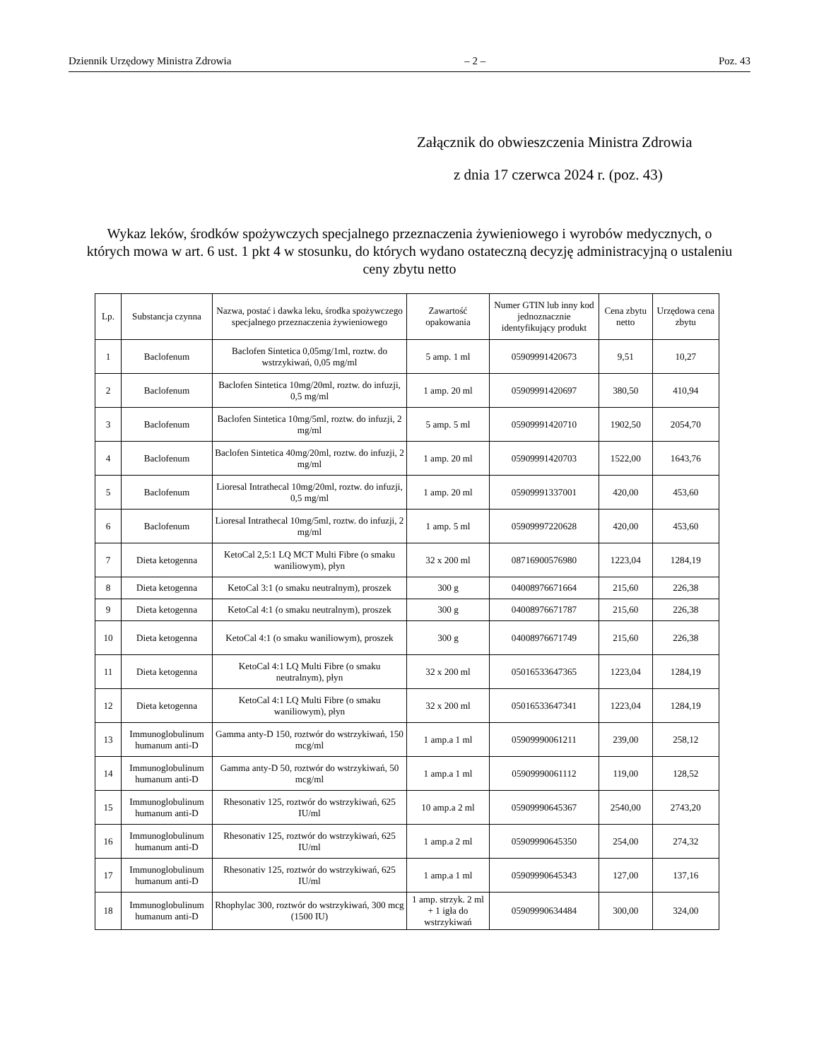Dziennik Urzędowy Ministra Zdrowia – 2 – Poz. 43
Załącznik do obwieszczenia Ministra Zdrowia
z dnia 17 czerwca 2024 r. (poz. 43)
Wykaz leków, środków spożywczych specjalnego przeznaczenia żywieniowego i wyrobów medycznych, o których mowa w art. 6 ust. 1 pkt 4 w stosunku, do których wydano ostateczną decyzję administracyjną o ustaleniu ceny zbytu netto
| Lp. | Substancja czynna | Nazwa, postać i dawka leku, środka spożywczego specjalnego przeznaczenia żywieniowego | Zawartość opakowania | Numer GTIN lub inny kod jednoznacznie identyfikujący produkt | Cena zbytu netto | Urzędowa cena zbytu |
| --- | --- | --- | --- | --- | --- | --- |
| 1 | Baclofenum | Baclofen Sintetica 0,05mg/1ml, roztw. do wstrzykiwań, 0,05 mg/ml | 5 amp. 1 ml | 05909991420673 | 9,51 | 10,27 |
| 2 | Baclofenum | Baclofen Sintetica 10mg/20ml, roztw. do infuzji, 0,5 mg/ml | 1 amp. 20 ml | 05909991420697 | 380,50 | 410,94 |
| 3 | Baclofenum | Baclofen Sintetica 10mg/5ml, roztw. do infuzji, 2 mg/ml | 5 amp. 5 ml | 05909991420710 | 1902,50 | 2054,70 |
| 4 | Baclofenum | Baclofen Sintetica 40mg/20ml, roztw. do infuzji, 2 mg/ml | 1 amp. 20 ml | 05909991420703 | 1522,00 | 1643,76 |
| 5 | Baclofenum | Lioresal Intrathecal 10mg/20ml, roztw. do infuzji, 0,5 mg/ml | 1 amp. 20 ml | 05909991337001 | 420,00 | 453,60 |
| 6 | Baclofenum | Lioresal Intrathecal 10mg/5ml, roztw. do infuzji, 2 mg/ml | 1 amp. 5 ml | 05909997220628 | 420,00 | 453,60 |
| 7 | Dieta ketogenna | KetoCal 2,5:1 LQ MCT Multi Fibre (o smaku waniliowym), płyn | 32 x 200 ml | 08716900576980 | 1223,04 | 1284,19 |
| 8 | Dieta ketogenna | KetoCal 3:1 (o smaku neutralnym), proszek | 300 g | 04008976671664 | 215,60 | 226,38 |
| 9 | Dieta ketogenna | KetoCal 4:1 (o smaku neutralnym), proszek | 300 g | 04008976671787 | 215,60 | 226,38 |
| 10 | Dieta ketogenna | KetoCal 4:1 (o smaku waniliowym), proszek | 300 g | 04008976671749 | 215,60 | 226,38 |
| 11 | Dieta ketogenna | KetoCal 4:1 LQ Multi Fibre (o smaku neutralnym), płyn | 32 x 200 ml | 05016533647365 | 1223,04 | 1284,19 |
| 12 | Dieta ketogenna | KetoCal 4:1 LQ Multi Fibre (o smaku waniliowym), płyn | 32 x 200 ml | 05016533647341 | 1223,04 | 1284,19 |
| 13 | Immunoglobulinum humanum anti-D | Gamma anty-D 150, roztwór do wstrzykiwań, 150 mcg/ml | 1 amp.a 1 ml | 05909990061211 | 239,00 | 258,12 |
| 14 | Immunoglobulinum humanum anti-D | Gamma anty-D 50, roztwór do wstrzykiwań, 50 mcg/ml | 1 amp.a 1 ml | 05909990061112 | 119,00 | 128,52 |
| 15 | Immunoglobulinum humanum anti-D | Rhesonativ 125, roztwór do wstrzykiwań, 625 IU/ml | 10 amp.a 2 ml | 05909990645367 | 2540,00 | 2743,20 |
| 16 | Immunoglobulinum humanum anti-D | Rhesonativ 125, roztwór do wstrzykiwań, 625 IU/ml | 1 amp.a 2 ml | 05909990645350 | 254,00 | 274,32 |
| 17 | Immunoglobulinum humanum anti-D | Rhesonativ 125, roztwór do wstrzykiwań, 625 IU/ml | 1 amp.a 1 ml | 05909990645343 | 127,00 | 137,16 |
| 18 | Immunoglobulinum humanum anti-D | Rhophylac 300, roztwór do wstrzykiwań, 300 mcg (1500 IU) | 1 amp. strzyk. 2 ml + 1 igła do wstrzykiwań | 05909990634484 | 300,00 | 324,00 |